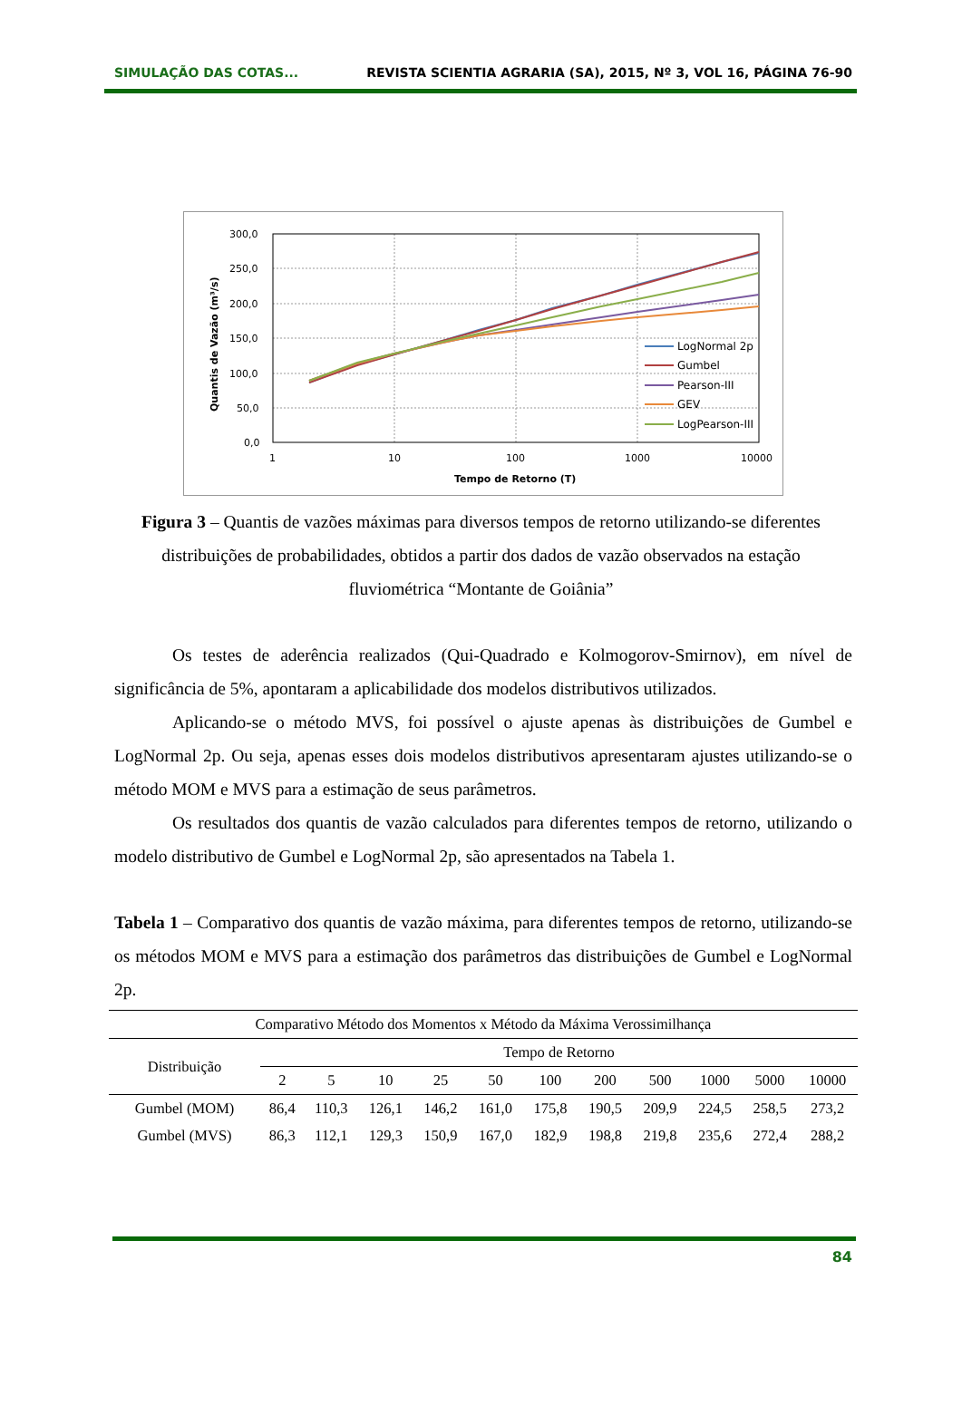SIMULAÇÃO DAS COTAS... REVISTA SCIENTIA AGRARIA (SA), 2015, Nº 3, VOL 16, PÁGINA 76-90
300,0
250,0
200,0
150,0
100,0
50,0
0,0
1
10
100
1000
10000
Tempo de Retorno (T)
Quantis de Vazão (m³/s)
LogNormal 2p
Gumbel
Pearson-III
GEV
LogPearson-III
Figura 3 – Quantis de vazões máximas para diversos tempos de retorno utilizando-se diferentes distribuições de probabilidades, obtidos a partir dos dados de vazão observados na estação fluviométrica “Montante de Goiânia”
Os testes de aderência realizados (Qui-Quadrado e Kolmogorov-Smirnov), em nível de significância de 5%, apontaram a aplicabilidade dos modelos distributivos utilizados.
Aplicando-se o método MVS, foi possível o ajuste apenas às distribuições de Gumbel e LogNormal 2p. Ou seja, apenas esses dois modelos distributivos apresentaram ajustes utilizando-se o método MOM e MVS para a estimação de seus parâmetros.
Os resultados dos quantis de vazão calculados para diferentes tempos de retorno, utilizando o modelo distributivo de Gumbel e LogNormal 2p, são apresentados na Tabela 1.
Tabela 1 – Comparativo dos quantis de vazão máxima, para diferentes tempos de retorno, utilizando-se os métodos MOM e MVS para a estimação dos parâmetros das distribuições de Gumbel e LogNormal 2p.
| Comparativo Método dos Momentos x Método da Máxima Verossimilhança | | | | | | | | | | | |
| --- | --- | --- | --- | --- | --- | --- | --- | --- | --- | --- | --- |
| Distribuição | Tempo de Retorno | | | | | | | | | | |
| | 2 | 5 | 10 | 25 | 50 | 100 | 200 | 500 | 1000 | 5000 | 10000 |
| Gumbel (MOM) | 86,4 | 110,3 | 126,1 | 146,2 | 161,0 | 175,8 | 190,5 | 209,9 | 224,5 | 258,5 | 273,2 |
| Gumbel (MVS) | 86,3 | 112,1 | 129,3 | 150,9 | 167,0 | 182,9 | 198,8 | 219,8 | 235,6 | 272,4 | 288,2 |
84